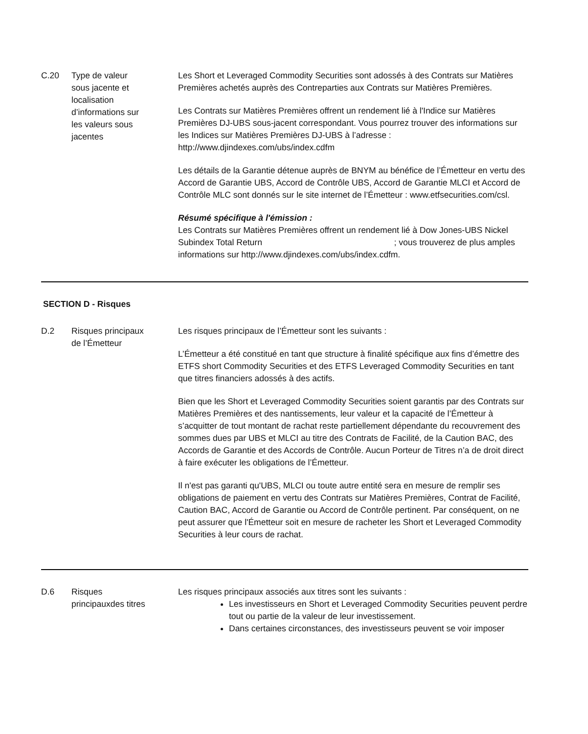C.20 Type de valeur
sous jacente et
localisation
d’informations sur
les valeurs sous
jacentes
Les Short et Leveraged Commodity Securities sont adossés à des Contrats sur Matières Premières achetés auprès des Contreparties aux Contrats sur Matières Premières.
Les Contrats sur Matières Premières offrent un rendement lié à l'Indice sur Matières Premières DJ-UBS sous-jacent correspondant. Vous pourrez trouver des informations sur les Indices sur Matières Premières DJ-UBS à l’adresse : http://www.djindexes.com/ubs/index.cdfm
Les détails de la Garantie détenue auprès de BNYM au bénéfice de l’Émetteur en vertu des Accord de Garantie UBS, Accord de Contrôle UBS, Accord de Garantie MLCI et Accord de Contrôle MLC sont donnés sur le site internet de l’Émetteur : www.etfsecurities.com/csl.
Résumé spécifique à l'émission :
Les Contrats sur Matières Premières offrent un rendement lié à Dow Jones-UBS Nickel Subindex Total Return ; vous trouverez de plus amples informations sur http://www.djindexes.com/ubs/index.cdfm.
SECTION D - Risques
D.2 Risques principaux
de l’Émetteur
Les risques principaux de l’Émetteur sont les suivants :
L’Émetteur a été constitué en tant que structure à finalité spécifique aux fins d’émettre des ETFS short Commodity Securities et des ETFS Leveraged Commodity Securities en tant que titres financiers adossés à des actifs.
Bien que les Short et Leveraged Commodity Securities soient garantis par des Contrats sur Matières Premières et des nantissements, leur valeur et la capacité de l’Émetteur à s’acquitter de tout montant de rachat reste partiellement dépendante du recouvrement des sommes dues par UBS et MLCI au titre des Contrats de Facilité, de la Caution BAC, des Accords de Garantie et des Accords de Contrôle. Aucun Porteur de Titres n’a de droit direct à faire exécuter les obligations de l’Émetteur.
Il n'est pas garanti qu'UBS, MLCI ou toute autre entité sera en mesure de remplir ses obligations de paiement en vertu des Contrats sur Matières Premières, Contrat de Facilité, Caution BAC, Accord de Garantie ou Accord de Contrôle pertinent. Par conséquent, on ne peut assurer que l'Émetteur soit en mesure de racheter les Short et Leveraged Commodity Securities à leur cours de rachat.
D.6 Risques
principauxdes titres
Les risques principaux associés aux titres sont les suivants :
Les investisseurs en Short et Leveraged Commodity Securities peuvent perdre tout ou partie de la valeur de leur investissement.
Dans certaines circonstances, des investisseurs peuvent se voir imposer